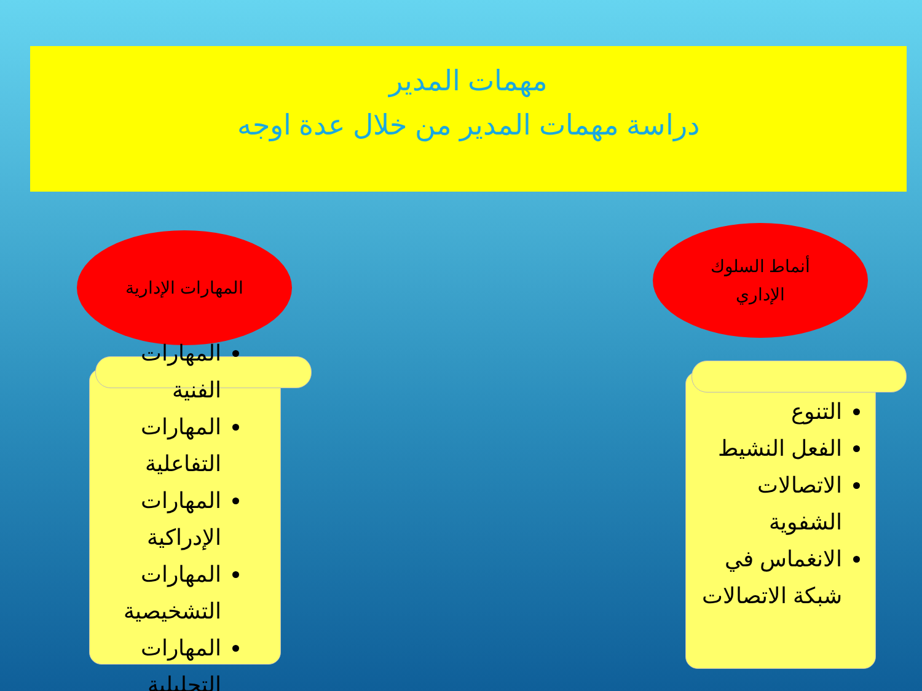مهمات المدير
دراسة مهمات المدير من خلال عدة اوجه
المهارات الإدارية
أنماط السلوك
الإداري
المهارات الفنية
المهارات التفاعلية
المهارات الإدراكية
المهارات التشخيصية
المهارات التحليلية
التنوع
الفعل النشيط
الاتصالات الشفوية
الانغماس في شبكة الاتصالات